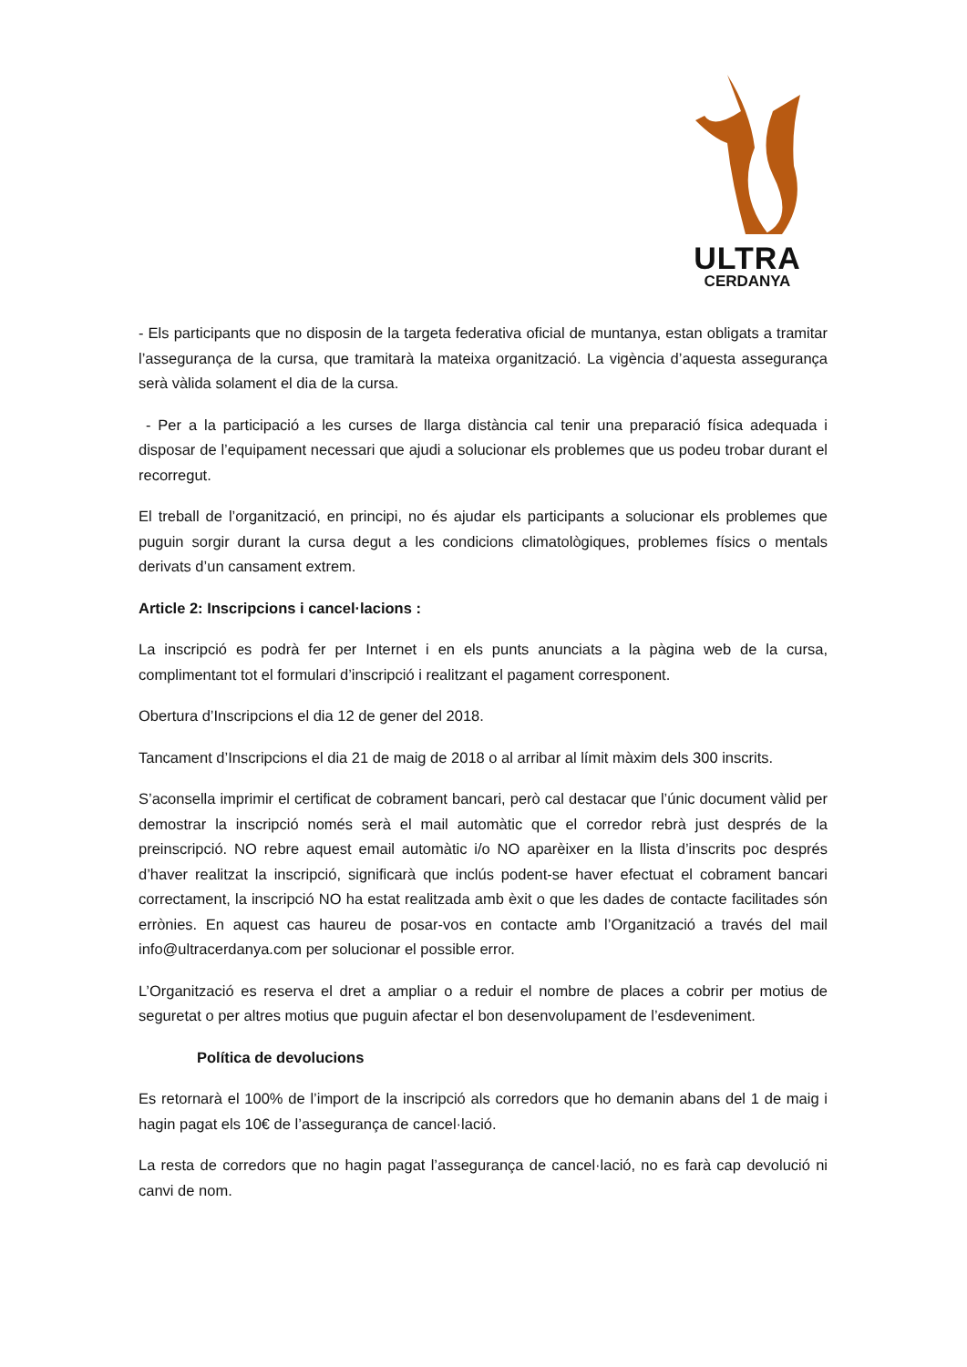ULTRA
CERDANYA
- Els participants que no disposin de la targeta federativa oficial de muntanya, estan obligats a tramitar l’assegurança de la cursa, que tramitarà la mateixa organització. La vigència d’aquesta assegurança serà vàlida solament el dia de la cursa.
- Per a la participació a les curses de llarga distància cal tenir una preparació física adequada i disposar de l’equipament necessari que ajudi a solucionar els problemes que us podeu trobar durant el recorregut.
El treball de l’organització, en principi, no és ajudar els participants a solucionar els problemes que puguin sorgir durant la cursa degut a les condicions climatològiques, problemes físics o mentals derivats d’un cansament extrem.
Article 2: Inscripcions i cancel·lacions :
La inscripció es podrà fer per Internet i en els punts anunciats a la pàgina web de la cursa, complimentant tot el formulari d’inscripció i realitzant el pagament corresponent.
Obertura d’Inscripcions el dia 12 de gener del 2018.
Tancament d’Inscripcions el dia 21 de maig de 2018 o al arribar al límit màxim dels 300 inscrits.
S’aconsella imprimir el certificat de cobrament bancari, però cal destacar que l’únic document vàlid per demostrar la inscripció només serà el mail automàtic que el corredor rebrà just després de la preinscripció. NO rebre aquest email automàtic i/o NO aparèixer en la llista d’inscrits poc després d’haver realitzat la inscripció, significarà que inclús podent-se haver efectuat el cobrament bancari correctament, la inscripció NO ha estat realitzada amb èxit o que les dades de contacte facilitades són errònies. En aquest cas haureu de posar-vos en contacte amb l’Organització a través del mail info@ultracerdanya.com per solucionar el possible error.
L’Organització es reserva el dret a ampliar o a reduir el nombre de places a cobrir per motius de seguretat o per altres motius que puguin afectar el bon desenvolupament de l’esdeveniment.
Política de devolucions
Es retornarà el 100% de l’import de la inscripció als corredors que ho demanin abans del 1 de maig i hagin pagat els 10€ de l’assegurança de cancel·lació.
La resta de corredors que no hagin pagat l’assegurança de cancel·lació, no es farà cap devolució ni canvi de nom.